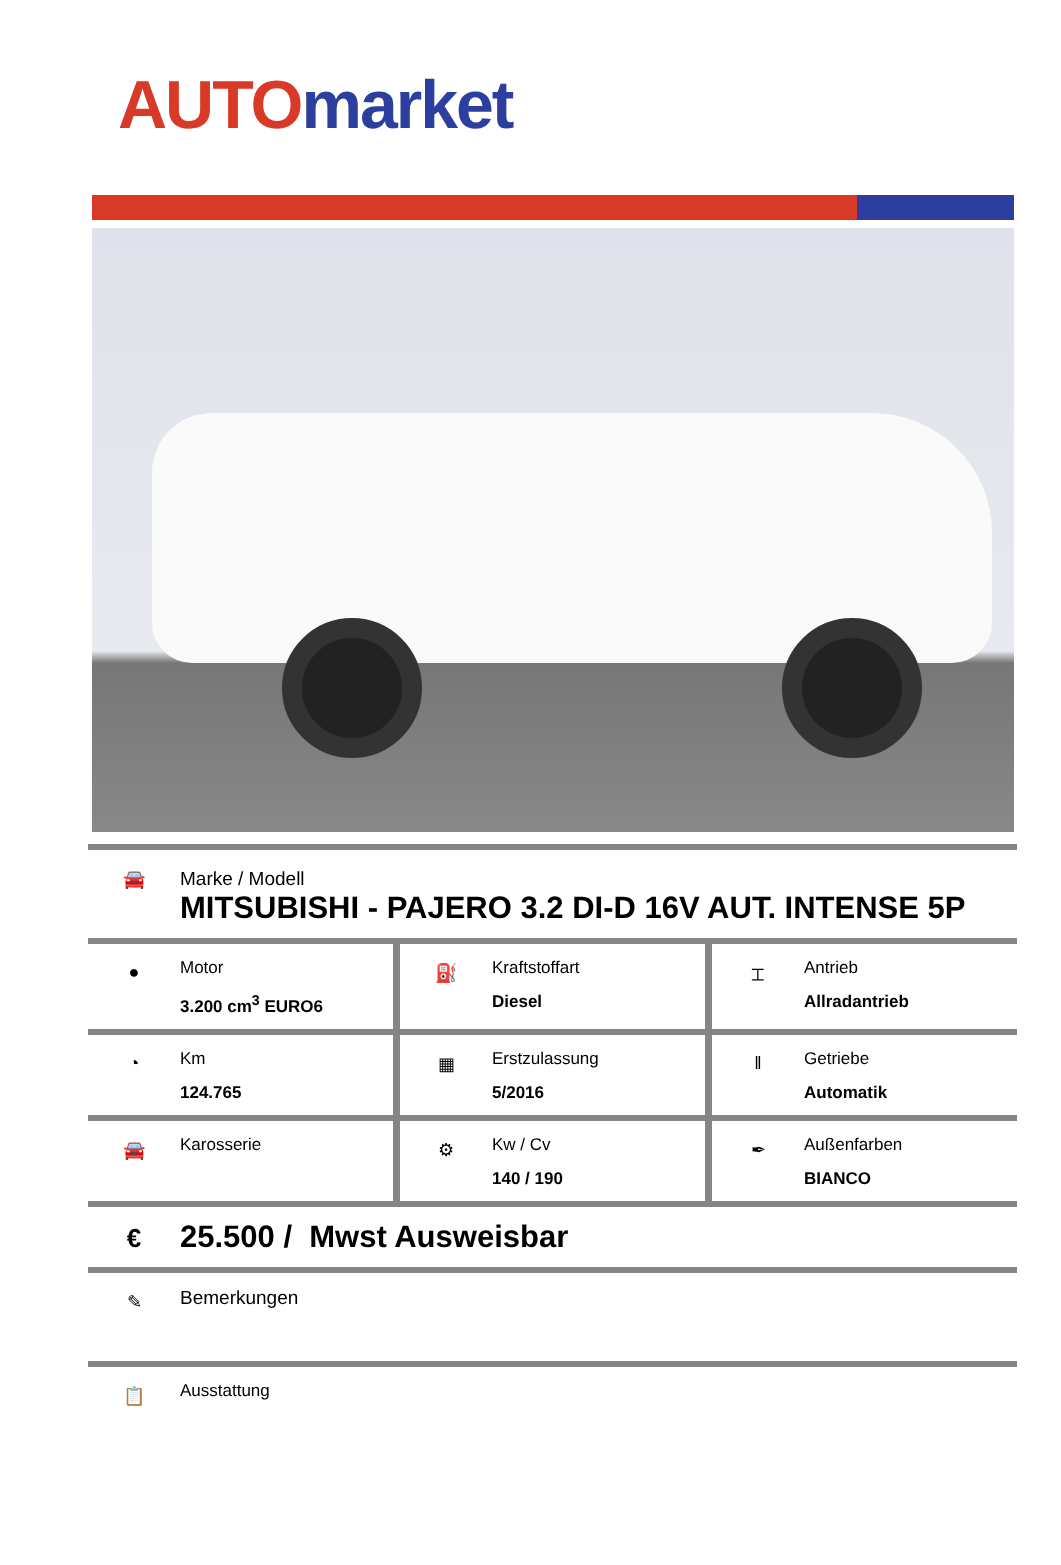AUTO market
🚘 Marke / Modell
MITSUBISHI - PAJERO 3.2 DI-D 16V AUT. INTENSE 5P
●
Motor
3.200 cm<sup>3</sup> EURO6
⛽
Kraftstoffart
Diesel
⌶
Antrieb
Allradantrieb
◔
Km
124.765
▦
Erstzulassung
5/2016
‖
Getriebe
Automatik
🚘
Karosserie
⚙
Kw / Cv
140 / 190
✒
Außenfarben
BIANCO
€
25.500 / Mwst Ausweisbar
✎
Bemerkungen
📋
Ausstattung